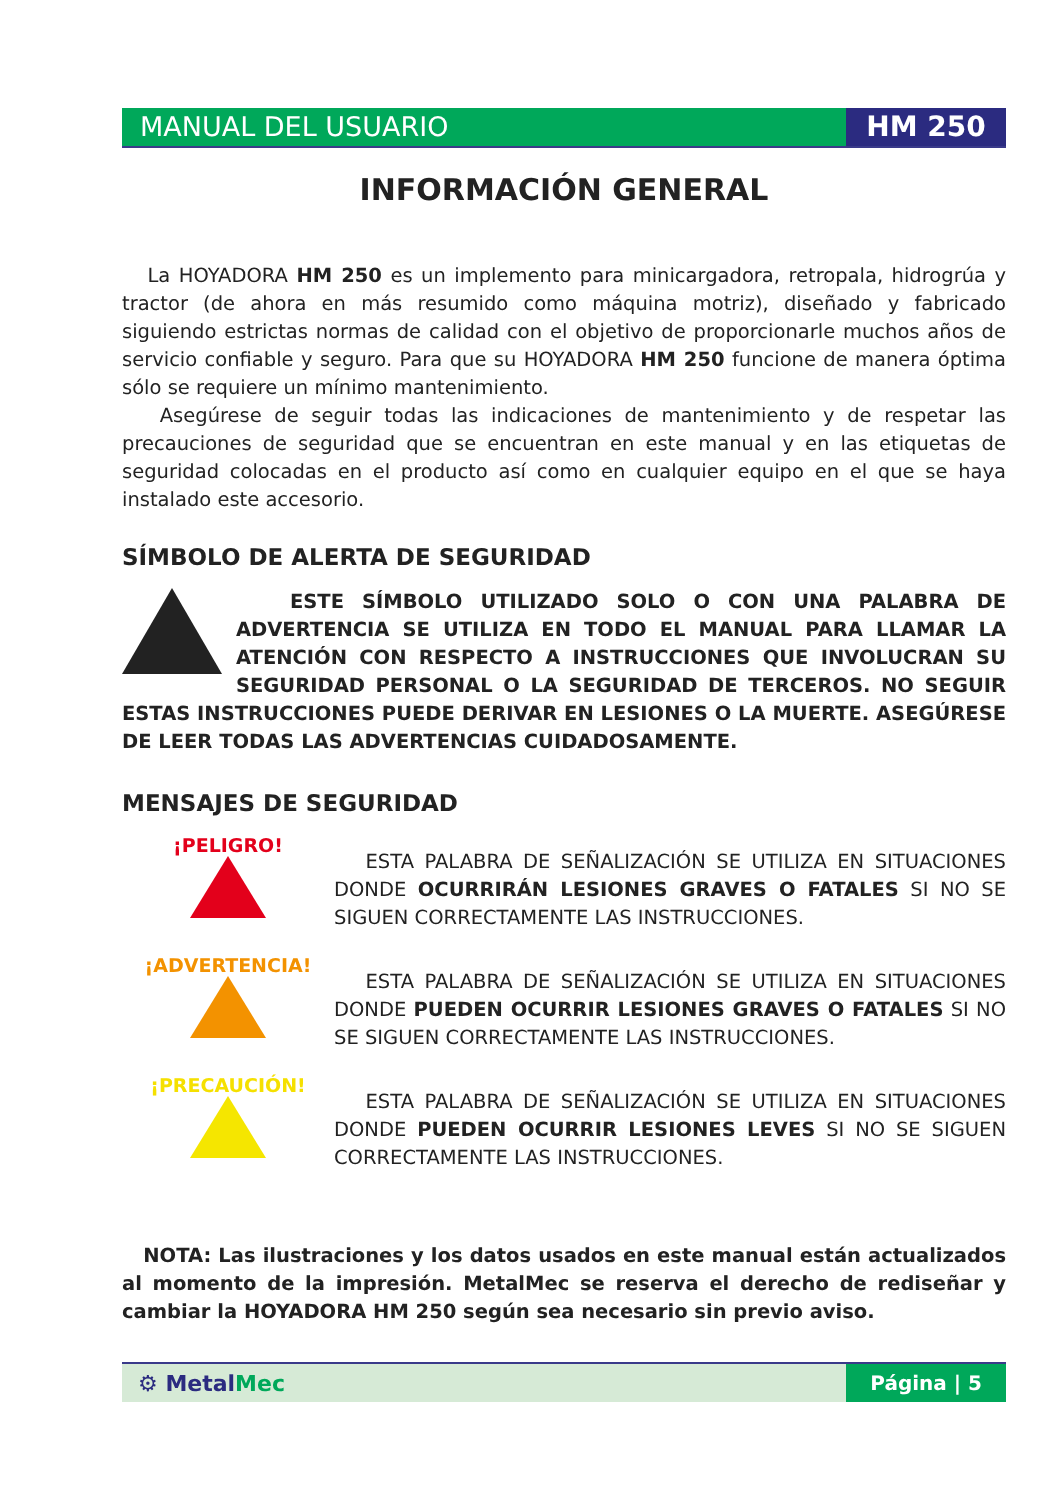MANUAL DEL USUARIO HM 250
INFORMACIÓN GENERAL
La HOYADORA HM 250 es un implemento para minicargadora, retropala, hidrogrúa y tractor (de ahora en más resumido como máquina motriz), diseñado y fabricado siguiendo estrictas normas de calidad con el objetivo de proporcionarle muchos años de servicio confiable y seguro. Para que su HOYADORA HM 250 funcione de manera óptima sólo se requiere un mínimo mantenimiento.
Asegúrese de seguir todas las indicaciones de mantenimiento y de respetar las precauciones de seguridad que se encuentran en este manual y en las etiquetas de seguridad colocadas en el producto así como en cualquier equipo en el que se haya instalado este accesorio.
SÍMBOLO DE ALERTA DE SEGURIDAD
ESTE SÍMBOLO UTILIZADO SOLO O CON UNA PALABRA DE ADVERTENCIA SE UTILIZA EN TODO EL MANUAL PARA LLAMAR LA ATENCIÓN CON RESPECTO A INSTRUCCIONES QUE INVOLUCRAN SU SEGURIDAD PERSONAL O LA SEGURIDAD DE TERCEROS. NO SEGUIR ESTAS INSTRUCCIONES PUEDE DERIVAR EN LESIONES O LA MUERTE. ASEGÚRESE DE LEER TODAS LAS ADVERTENCIAS CUIDADOSAMENTE.
MENSAJES DE SEGURIDAD
¡PELIGRO!
ESTA PALABRA DE SEÑALIZACIÓN SE UTILIZA EN SITUACIONES DONDE OCURRIRÁN LESIONES GRAVES O FATALES SI NO SE SIGUEN CORRECTAMENTE LAS INSTRUCCIONES.
¡ADVERTENCIA!
ESTA PALABRA DE SEÑALIZACIÓN SE UTILIZA EN SITUACIONES DONDE PUEDEN OCURRIR LESIONES GRAVES O FATALES SI NO SE SIGUEN CORRECTAMENTE LAS INSTRUCCIONES.
¡PRECAUCIÓN!
ESTA PALABRA DE SEÑALIZACIÓN SE UTILIZA EN SITUACIONES DONDE PUEDEN OCURRIR LESIONES LEVES SI NO SE SIGUEN CORRECTAMENTE LAS INSTRUCCIONES.
NOTA: Las ilustraciones y los datos usados en este manual están actualizados al momento de la impresión. MetalMec se reserva el derecho de rediseñar y cambiar la HOYADORA HM 250 según sea necesario sin previo aviso.
⚙ MetalMec Página | 5